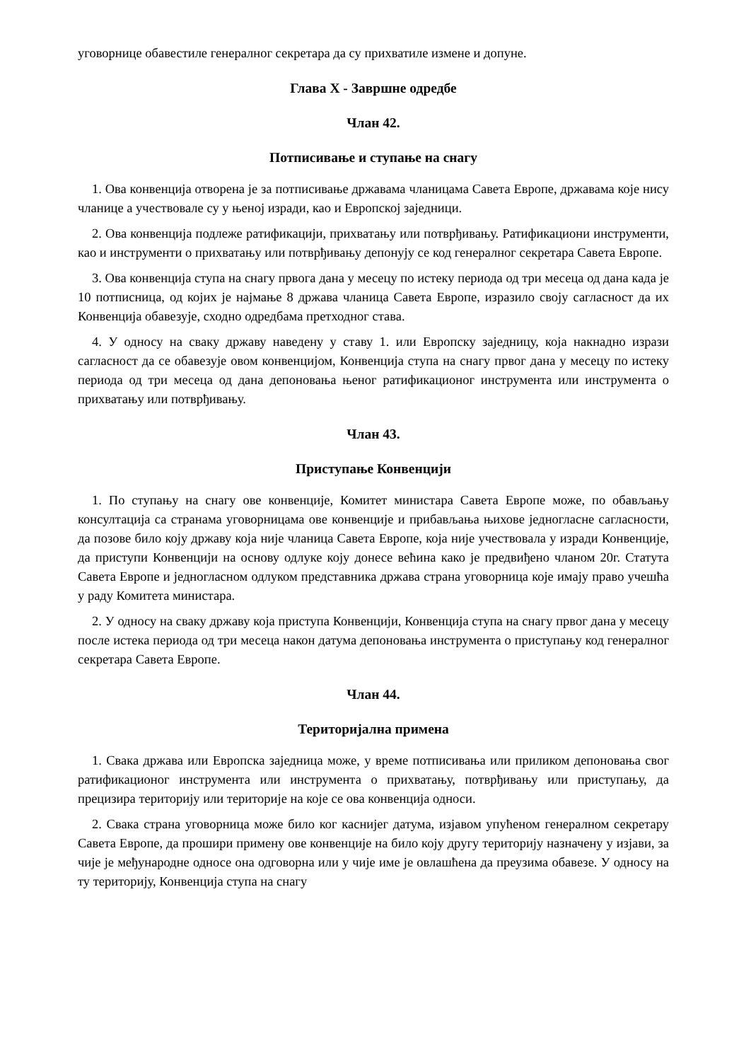уговорнице обавестиле генералног секретара да су прихватиле измене и допуне.
Глава X - Завршне одредбе
Члан 42.
Потписивање и ступање на снагу
1. Ова конвенција отворена је за потписивање државама чланицама Савета Европе, државама које нису чланице а учествовале су у њеној изради, као и Европској заједници.
2. Ова конвенција подлеже ратификацији, прихватању или потврђивању. Ратификациони инструменти, као и инструменти о прихватању или потврђивању депонују се код генералног секретара Савета Европе.
3. Ова конвенција ступа на снагу првога дана у месецу по истеку периода од три месеца од дана када је 10 потписница, од којих је најмање 8 држава чланица Савета Европе, изразило своју сагласност да их Конвенција обавезује, сходно одредбама претходног става.
4. У односу на сваку државу наведену у ставу 1. или Европску заједницу, која накнадно изрази сагласност да се обавезује овом конвенцијом, Конвенција ступа на снагу првог дана у месецу по истеку периода од три месеца од дана депоновања њеног ратификационог инструмента или инструмента о прихватању или потврђивању.
Члан 43.
Приступање Конвенцији
1. По ступању на снагу ове конвенције, Комитет министара Савета Европе може, по обављању консултација са странама уговорницама ове конвенције и прибављања њихове једногласне сагласности, да позове било коју државу која није чланица Савета Европе, која није учествовала у изради Конвенције, да приступи Конвенцији на основу одлуке коју донесе већина како је предвиђено чланом 20г. Статута Савета Европе и једногласном одлуком представника држава страна уговорница које имају право учешћа у раду Комитета министара.
2. У односу на сваку државу која приступа Конвенцији, Конвенција ступа на снагу првог дана у месецу после истека периода од три месеца након датума депоновања инструмента о приступању код генералног секретара Савета Европе.
Члан 44.
Територијална примена
1. Свака држава или Европска заједница може, у време потписивања или приликом депоновања свог ратификационог инструмента или инструмента о прихватању, потврђивању или приступању, да прецизира територију или територије на које се ова конвенција односи.
2. Свака страна уговорница може било ког каснијег датума, изјавом упућеном генералном секретару Савета Европе, да прошири примену ове конвенције на било коју другу територију назначену у изјави, за чије је међународне односе она одговорна или у чије име је овлашћена да преузима обавезе. У односу на ту територију, Конвенција ступа на снагу